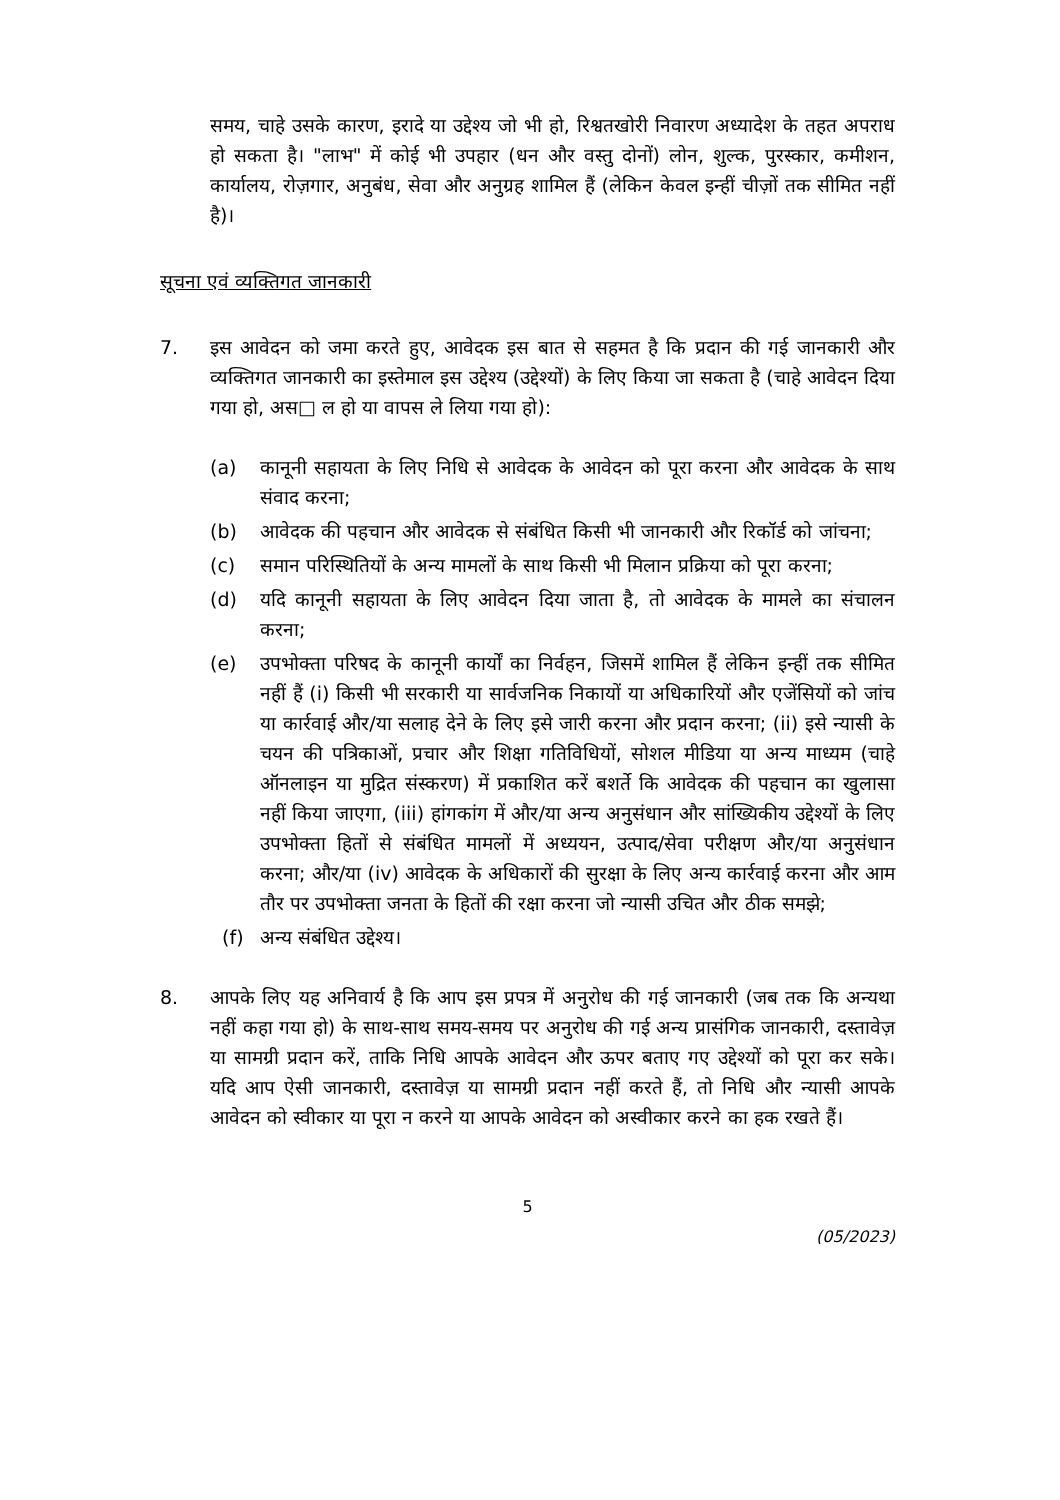समय, चाहे उसके कारण, इरादे या उद्देश्य जो भी हो, रिश्वतखोरी निवारण अध्यादेश के तहत अपराध हो सकता है। "लाभ" में कोई भी उपहार (धन और वस्तु दोनों) लोन, शुल्क, पुरस्कार, कमीशन, कार्यालय, रोज़गार, अनुबंध, सेवा और अनुग्रह शामिल हैं (लेकिन केवल इन्हीं चीज़ों तक सीमित नहीं है)।
सूचना एवं व्यक्तिगत जानकारी
7. इस आवेदन को जमा करते हुए, आवेदक इस बात से सहमत है कि प्रदान की गई जानकारी और व्यक्तिगत जानकारी का इस्तेमाल इस उद्देश्य (उद्देश्यों) के लिए किया जा सकता है (चाहे आवेदन दिया गया हो, अस□ ल हो या वापस ले लिया गया हो):
(a) कानूनी सहायता के लिए निधि से आवेदक के आवेदन को पूरा करना और आवेदक के साथ संवाद करना;
(b) आवेदक की पहचान और आवेदक से संबंधित किसी भी जानकारी और रिकॉर्ड को जांचना;
(c) समान परिस्थितियों के अन्य मामलों के साथ किसी भी मिलान प्रक्रिया को पूरा करना;
(d) यदि कानूनी सहायता के लिए आवेदन दिया जाता है, तो आवेदक के मामले का संचालन करना;
(e) उपभोक्ता परिषद के कानूनी कार्यों का निर्वहन, जिसमें शामिल हैं लेकिन इन्हीं तक सीमित नहीं हैं (i) किसी भी सरकारी या सार्वजनिक निकायों या अधिकारियों और एजेंसियों को जांच या कार्रवाई और/या सलाह देने के लिए इसे जारी करना और प्रदान करना; (ii) इसे न्यासी के चयन की पत्रिकाओं, प्रचार और शिक्षा गतिविधियों, सोशल मीडिया या अन्य माध्यम (चाहे ऑनलाइन या मुद्रित संस्करण) में प्रकाशित करें बशर्ते कि आवेदक की पहचान का खुलासा नहीं किया जाएगा, (iii) हांगकांग में और/या अन्य अनुसंधान और सांख्यिकीय उद्देश्यों के लिए उपभोक्ता हितों से संबंधित मामलों में अध्ययन, उत्पाद/सेवा परीक्षण और/या अनुसंधान करना; और/या (iv) आवेदक के अधिकारों की सुरक्षा के लिए अन्य कार्रवाई करना और आम तौर पर उपभोक्ता जनता के हितों की रक्षा करना जो न्यासी उचित और ठीक समझे;
(f) अन्य संबंधित उद्देश्य।
8. आपके लिए यह अनिवार्य है कि आप इस प्रपत्र में अनुरोध की गई जानकारी (जब तक कि अन्यथा नहीं कहा गया हो) के साथ-साथ समय-समय पर अनुरोध की गई अन्य प्रासंगिक जानकारी, दस्तावेज़ या सामग्री प्रदान करें, ताकि निधि आपके आवेदन और ऊपर बताए गए उद्देश्यों को पूरा कर सके। यदि आप ऐसी जानकारी, दस्तावेज़ या सामग्री प्रदान नहीं करते हैं, तो निधि और न्यासी आपके आवेदन को स्वीकार या पूरा न करने या आपके आवेदन को अस्वीकार करने का हक रखते हैं।
5
(05/2023)